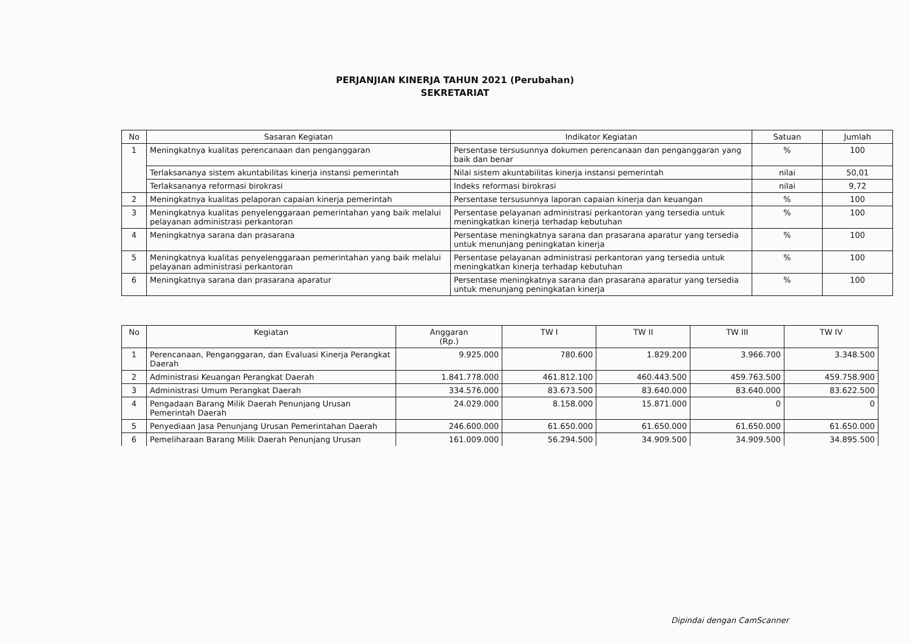PERJANJIAN KINERJA TAHUN 2021 (Perubahan)
SEKRETARIAT
| No | Sasaran Kegiatan | Indikator Kegiatan | Satuan | Jumlah |
| --- | --- | --- | --- | --- |
| 1 | Meningkatnya kualitas perencanaan dan penganggaran | Persentase tersusunnya dokumen perencanaan dan penganggaran yang baik dan benar | % | 100 |
| | Terlaksananya sistem akuntabilitas kinerja instansi pemerintah | Nilai sistem akuntabilitas kinerja instansi pemerintah | nilai | 50,01 |
| | Terlaksananya reformasi birokrasi | Indeks reformasi birokrasi | nilai | 9,72 |
| 2 | Meningkatnya kualitas pelaporan capaian kinerja pemerintah | Persentase tersusunnya laporan capaian kinerja dan keuangan | % | 100 |
| 3 | Meningkatnya kualitas penyelenggaraan pemerintahan yang baik melalui pelayanan administrasi perkantoran | Persentase pelayanan administrasi perkantoran yang tersedia untuk meningkatkan kinerja terhadap kebutuhan | % | 100 |
| 4 | Meningkatnya sarana dan prasarana | Persentase meningkatnya sarana dan prasarana aparatur yang tersedia untuk menunjang peningkatan kinerja | % | 100 |
| 5 | Meningkatnya kualitas penyelenggaraan pemerintahan yang baik melalui pelayanan administrasi perkantoran | Persentase pelayanan administrasi perkantoran yang tersedia untuk meningkatkan kinerja terhadap kebutuhan | % | 100 |
| 6 | Meningkatnya sarana dan prasarana aparatur | Persentase meningkatnya sarana dan prasarana aparatur yang tersedia untuk menunjang peningkatan kinerja | % | 100 |
| No | Kegiatan | Anggaran (Rp.) | TW I | TW II | TW III | TW IV |
| --- | --- | --- | --- | --- | --- | --- |
| 1 | Perencanaan, Penganggaran, dan Evaluasi Kinerja Perangkat Daerah | 9.925.000 | 780.600 | 1.829.200 | 3.966.700 | 3.348.500 |
| 2 | Administrasi Keuangan Perangkat Daerah | 1.841.778.000 | 461.812.100 | 460.443.500 | 459.763.500 | 459.758.900 |
| 3 | Administrasi Umum Perangkat Daerah | 334.576.000 | 83.673.500 | 83.640.000 | 83.640.000 | 83.622.500 |
| 4 | Pengadaan Barang Milik Daerah Penunjang Urusan Pemerintah Daerah | 24.029.000 | 8.158.000 | 15.871.000 | 0 | 0 |
| 5 | Penyediaan Jasa Penunjang Urusan Pemerintahan Daerah | 246.600.000 | 61.650.000 | 61.650.000 | 61.650.000 | 61.650.000 |
| 6 | Pemeliharaan Barang Milik Daerah Penunjang Urusan | 161.009.000 | 56.294.500 | 34.909.500 | 34.909.500 | 34.895.500 |
Dipindai dengan CamScanner